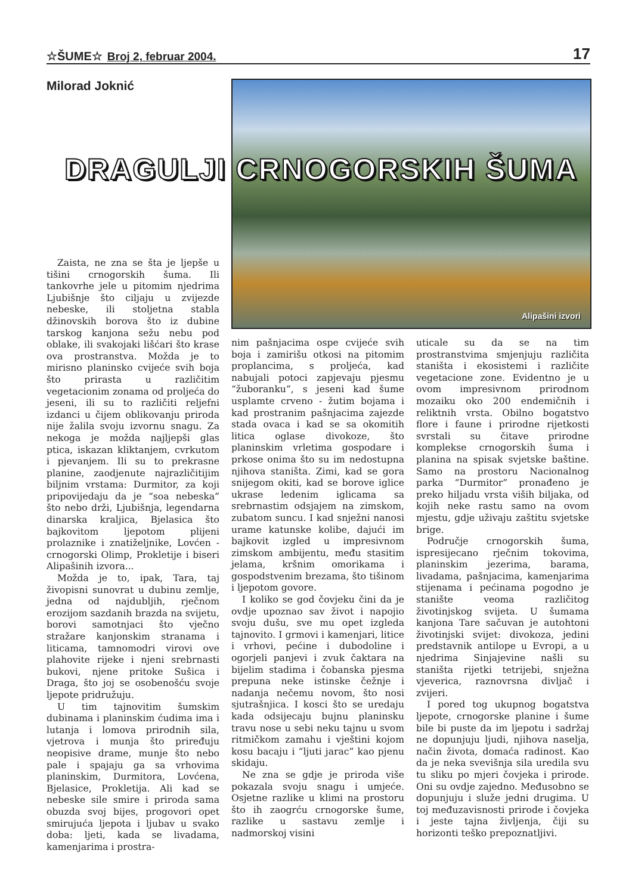☆ŠUME☆ Broj 2, februar 2004. 17
Milorad Joknić Alipašini izvori
DRAGULJI CRNOGORSKIH ŠUMA
Zaista, ne zna se šta je ljepše u tišini crnogorskih šuma. Ili tankovrhe jele u pitomim njedrima Ljubišnje što ciljaju u zvijezde nebeske, ili stoljetna stabla džinovskih borova što iz dubine tarskog kanjona sežu nebu pod oblake, ili svakojaki lišćari što krase ova prostranstva. Možda je to mirisno planinsko cvijeće svih boja što prirasta u različitim vegetacionim zonama od proljeća do jeseni, ili su to različiti reljefni izdanci u čijem oblikovanju priroda nije žalila svoju izvornu snagu. Za nekoga je možda najljepši glas ptica, iskazan kliktanjem, cvrkutom i pjevanjem. Ili su to prekrasne planine, zaodjenute najrazličitijim biljnim vrstama: Durmitor, za koji pripovijedaju da je “soa nebeska” što nebo drži, Ljubišnja, legendarna dinarska kraljica, Bjelasica što bajkovitom ljepotom plijeni prolaznike i znatiželjnike, Lovćen - crnogorski Olimp, Prokletije i biseri Alipašinih izvora...
Možda je to, ipak, Tara, taj živopisni sunovrat u dubinu zemlje, jedna od najdubljih, rječnom erozijom sazdanih brazda na svijetu, borovi samotnjaci što vječno stražare kanjonskim stranama i liticama, tamnomodri virovi ove plahovite rijeke i njeni srebrnasti bukovi, njene pritoke Sušica i Draga, što joj se osobenošću svoje ljepote pridružuju.
U tim tajnovitim šumskim dubinama i planinskim ćudima ima i lutanja i lomova prirodnih sila, vjetrova i munja što priređuju neopisive drame, munje što nebo pale i spajaju ga sa vrhovima planinskim, Durmitora, Lovćena, Bjelasice, Prokletija. Ali kad se nebeske sile smire i priroda sama obuzda svoj bijes, progovori opet smirujuća ljepota i ljubav u svako doba: ljeti, kada se livadama, kamenjarima i prostra-
nim pašnjacima ospe cvijeće svih boja i zamirišu otkosi na pitomim proplancima, s proljeća, kad nabujali potoci zapjevaju pjesmu “žuboranku”, s jeseni kad šume usplamte crveno - žutim bojama i kad prostranim pašnjacima zajezde stada ovaca i kad se sa okomitih litica oglase divokoze, što planinskim vrletima gospodare i prkose onima što su im nedostupna njihova staništa. Zimi, kad se gora snijegom okiti, kad se borove iglice ukrase ledenim iglicama sa srebrnastim odsjajem na zimskom, zubatom suncu. I kad snježni nanosi urame katunske kolibe, dajući im bajkovit izgled u impresivnom zimskom ambijentu, među stasitim jelama, kršnim omorikama i gospodstvenim brezama, što tišinom i ljepotom govore.
I koliko se god čovjeku čini da je ovdje upoznao sav život i napojio svoju dušu, sve mu opet izgleda tajnovito. I grmovi i kamenjari, litice i vrhovi, pećine i dubodoline i ogorjeli panjevi i zvuk čaktara na bijelim stadima i čobanska pjesma prepuna neke istinske čežnje i nadanja nečemu novom, što nosi sjutrašnjica. I kosci što se uredaju kada odsijecaju bujnu planinsku travu nose u sebi neku tajnu u svom ritmičkom zamahu i vještini kojom kosu bacaju i “ljuti jarac” kao pjenu skidaju.
Ne zna se gdje je priroda više pokazala svoju snagu i umjeće. Osjetne razlike u klimi na prostoru što ih zaogrću crnogorske šume, razlike u sastavu zemlje i nadmorskoj visini
uticale su da se na tim prostranstvima smjenjuju različita staništa i ekosistemi i različite vegetacione zone. Evidentno je u ovom impresivnom prirodnom mozaiku oko 200 endemičnih i reliktnih vrsta. Obilno bogatstvo flore i faune i prirodne rijetkosti svrstali su čitave prirodne komplekse crnogorskih šuma i planina na spisak svjetske baštine. Samo na prostoru Nacionalnog parka “Durmitor” pronađeno je preko hiljadu vrsta viših biljaka, od kojih neke rastu samo na ovom mjestu, gdje uživaju zaštitu svjetske brige.
Područje crnogorskih šuma, ispresijecano rječnim tokovima, planinskim jezerima, barama, livadama, pašnjacima, kamenjarima stijenama i pećinama pogodno je stanište veoma različitog životinjskog svijeta. U šumama kanjona Tare sačuvan je autohtoni životinjski svijet: divokoza, jedini predstavnik antilope u Evropi, a u njedrima Sinjajevine našli su staništa rijetki tetrijebi, snježna vjeverica, raznovrsna divljač i zvijeri.
I pored tog ukupnog bogatstva ljepote, crnogorske planine i šume bile bi puste da im ljepotu i sadržaj ne dopunjuju ljudi, njihova naselja, način života, domaća radinost. Kao da je neka svevišnja sila uredila svu tu sliku po mjeri čovjeka i prirode. Oni su ovdje zajedno. Međusobno se dopunjuju i služe jedni drugima. U toj međuzavisnosti prirode i čovjeka i jeste tajna življenja, čiji su horizonti teško prepoznatljivi.